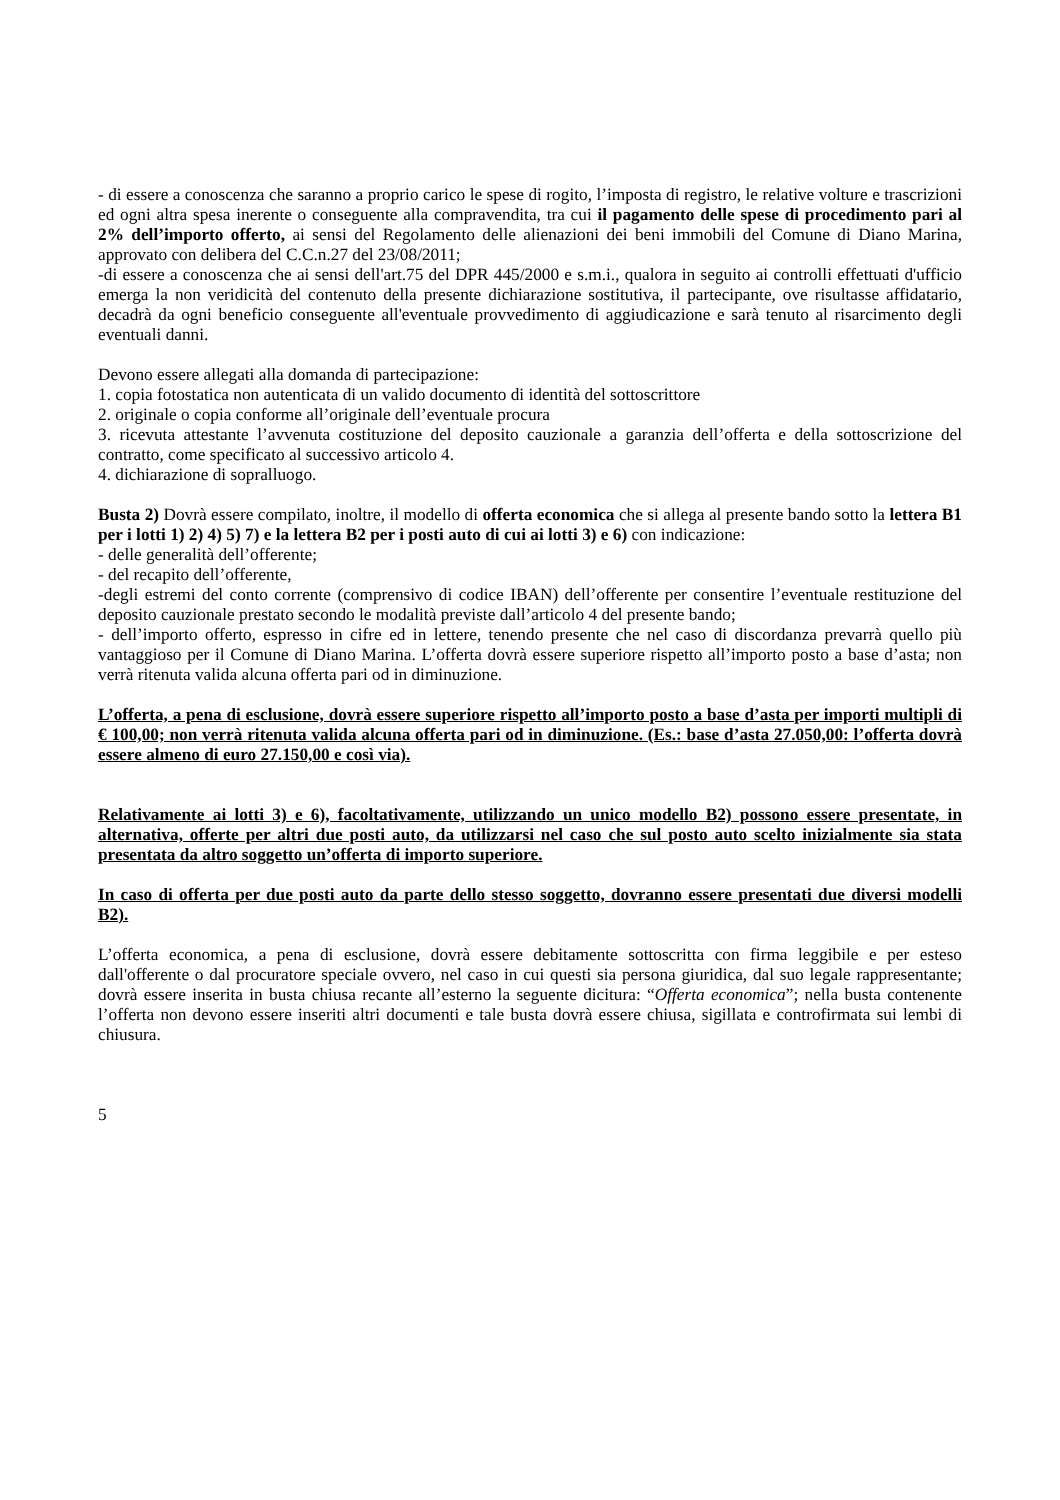- di essere a conoscenza che saranno a proprio carico le spese di rogito, l’imposta di registro, le relative volture e trascrizioni ed ogni altra spesa inerente o conseguente alla compravendita, tra cui il pagamento delle spese di procedimento pari al 2% dell’importo offerto, ai sensi del Regolamento delle alienazioni dei beni immobili del Comune di Diano Marina, approvato con delibera del C.C.n.27 del 23/08/2011;
-di essere a conoscenza che ai sensi dell'art.75 del DPR 445/2000 e s.m.i., qualora in seguito ai controlli effettuati d'ufficio emerga la non veridicità del contenuto della presente dichiarazione sostitutiva, il partecipante, ove risultasse affidatario, decadrà da ogni beneficio conseguente all'eventuale provvedimento di aggiudicazione e sarà tenuto al risarcimento degli eventuali danni.
Devono essere allegati alla domanda di partecipazione:
1. copia fotostatica non autenticata di un valido documento di identità del sottoscrittore
2. originale o copia conforme all’originale dell’eventuale procura
3. ricevuta attestante l’avvenuta costituzione del deposito cauzionale a garanzia dell’offerta e della sottoscrizione del contratto, come specificato al successivo articolo 4.
4. dichiarazione di sopralluogo.
Busta 2) Dovrà essere compilato, inoltre, il modello di offerta economica che si allega al presente bando sotto la lettera B1 per i lotti 1) 2) 4) 5) 7) e la lettera B2 per i posti auto di cui ai lotti 3) e 6) con indicazione:
- delle generalità dell’offerente;
- del recapito dell’offerente,
-degli estremi del conto corrente (comprensivo di codice IBAN) dell’offerente per consentire l’eventuale restituzione del deposito cauzionale prestato secondo le modalità previste dall’articolo 4 del presente bando;
- dell’importo offerto, espresso in cifre ed in lettere, tenendo presente che nel caso di discordanza prevarrà quello più vantaggioso per il Comune di Diano Marina. L’offerta dovrà essere superiore rispetto all’importo posto a base d’asta; non verrà ritenuta valida alcuna offerta pari od in diminuzione.
L’offerta, a pena di esclusione, dovrà essere superiore rispetto all’importo posto a base d’asta per importi multipli di € 100,00; non verrà ritenuta valida alcuna offerta pari od in diminuzione. (Es.: base d’asta 27.050,00: l’offerta dovrà essere almeno di euro 27.150,00 e così via).
Relativamente ai lotti 3) e 6), facoltativamente, utilizzando un unico modello B2) possono essere presentate, in alternativa, offerte per altri due posti auto, da utilizzarsi nel caso che sul posto auto scelto inizialmente sia stata presentata da altro soggetto un’offerta di importo superiore.
In caso di offerta per due posti auto da parte dello stesso soggetto, dovranno essere presentati due diversi modelli B2).
L’offerta economica, a pena di esclusione, dovrà essere debitamente sottoscritta con firma leggibile e per esteso dall'offerente o dal procuratore speciale ovvero, nel caso in cui questi sia persona giuridica, dal suo legale rappresentante; dovrà essere inserita in busta chiusa recante all’esterno la seguente dicitura: “Offerta economica”; nella busta contenente l’offerta non devono essere inseriti altri documenti e tale busta dovrà essere chiusa, sigillata e controfirmata sui lembi di chiusura.
5